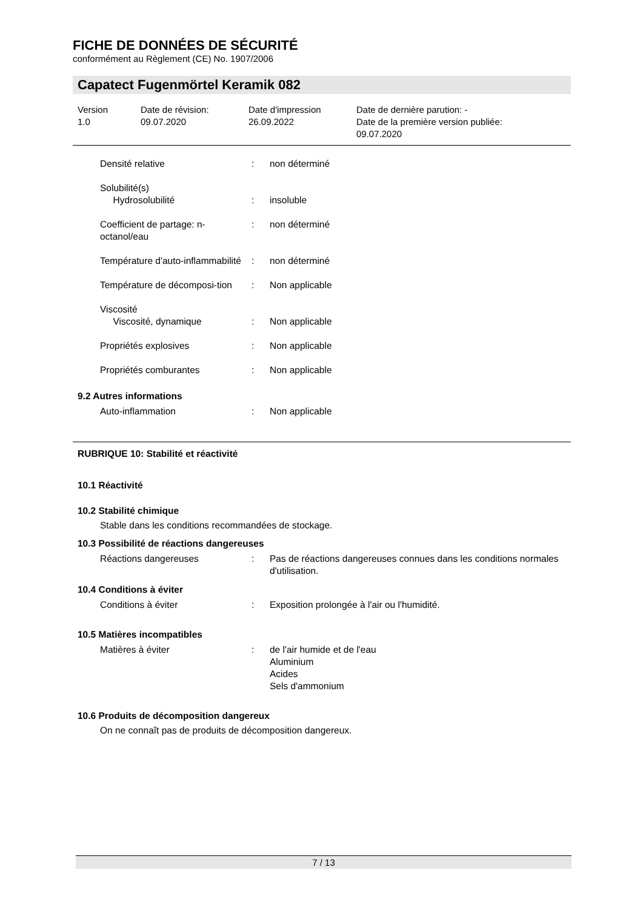FICHE DE DONNÉES DE SÉCURITÉ
conformément au Règlement (CE) No. 1907/2006
Capatect Fugenmörtel Keramik 082
Version
1.0
Date de révision:
09.07.2020
Date d'impression
26.09.2022
Date de dernière parution: -
Date de la première version publiée:
09.07.2020
Densité relative : non déterminé
Solubilité(s)
Hydrosolubilité
:
insoluble
Coefficient de partage: n-octanol/eau
: non déterminé
Température d'auto-inflammabilité
: non déterminé
Température de décomposi-tion
: Non applicable
Viscosité
Viscosité, dynamique
:
Non applicable
Propriétés explosives : Non applicable
Propriétés comburantes : Non applicable
9.2 Autres informations
Auto-inflammation : Non applicable
RUBRIQUE 10: Stabilité et réactivité
10.1 Réactivité
10.2 Stabilité chimique
Stable dans les conditions recommandées de stockage.
10.3 Possibilité de réactions dangereuses
Réactions dangereuses : Pas de réactions dangereuses connues dans les conditions normales d'utilisation.
10.4 Conditions à éviter
Conditions à éviter : Exposition prolongée à l'air ou l'humidité.
10.5 Matières incompatibles
Matières à éviter : de l'air humide et de l'eau
Aluminium
Acides
Sels d'ammonium
10.6 Produits de décomposition dangereux
On ne connaît pas de produits de décomposition dangereux.
7 / 13